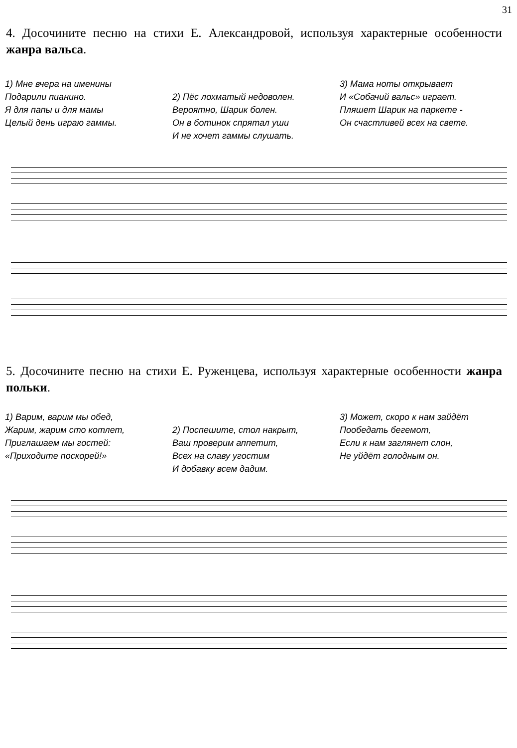31
4. Досочините песню на стихи Е. Александровой, используя характерные особенности жанра вальса.
1) Мне вчера на именины
Подарили пианино.
Я для папы и для мамы
Целый день играю гаммы.
2) Пёс лохматый недоволен.
Вероятно, Шарик болен.
Он в ботинок спрятал уши
И не хочет гаммы слушать.
3) Мама ноты открывает
И «Собачий вальс» играет.
Пляшет Шарик на паркете -
Он счастливей всех на свете.
5. Досочините песню на стихи Е. Руженцева, используя характерные особенности жанра польки.
1) Варим, варим мы обед,
Жарим, жарим сто котлет,
Приглашаем мы гостей:
«Приходите поскорей!»
2) Поспешите, стол накрыт,
Ваш проверим аппетит,
Всех на славу угостим
И добавку всем дадим.
3) Может, скоро к нам зайдёт
Пообедать бегемот,
Если к нам заглянет слон,
Не уйдёт голодным он.